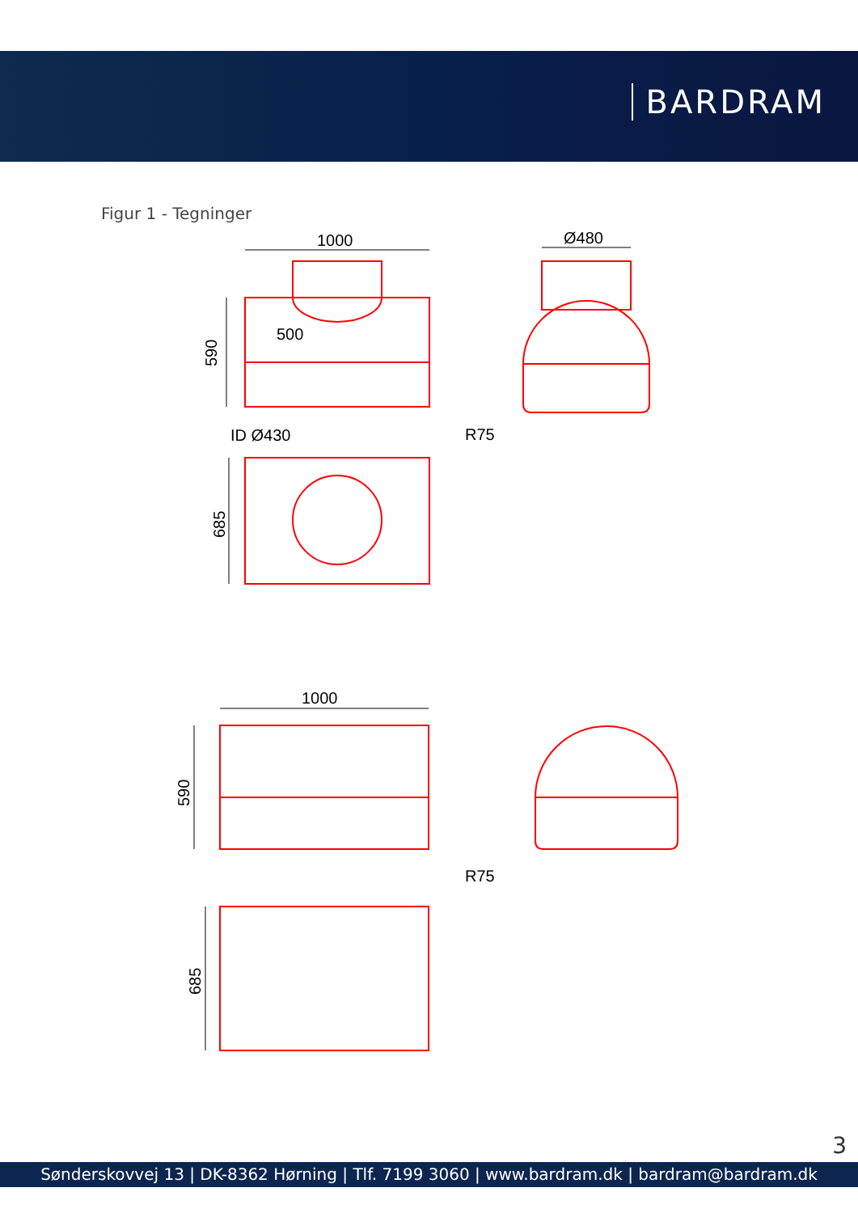BARDRAM
Figur 1 - Tegninger
1000
Ø480
500
590
ID Ø430
R75
685
1000
590
R75
685
3
Sønderskovvej 13 | DK-8362 Hørning | Tlf. 7199 3060 | www.bardram.dk | bardram@bardram.dk